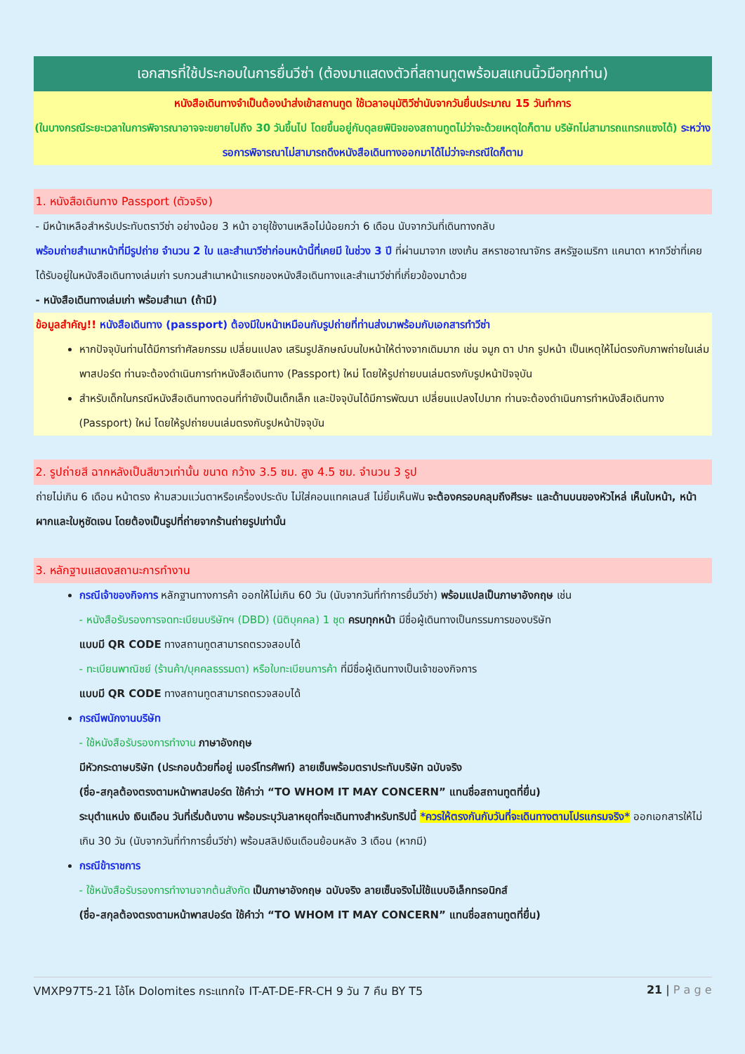เอกสารที่ใช้ประกอบในการยื่นวีซ่า (ต้องมาแสดงตัวที่สถานทูตพร้อมสแกนนิ้วมือทุกท่าน)
หนังสือเดินทางจำเป็นต้องนำส่งเข้าสถานทูต ใช้เวลาอนุมัติวีซ่านับจากวันยื่นประมาณ 15 วันทำการ
(ในบางกรณีระยะเวลาในการพิจารณาอาจจะขยายไปถึง 30 วันขึ้นไป โดยขึ้นอยู่กับดุลยพินิจของสถานทูตไม่ว่าจะด้วยเหตุใดก็ตาม บริษัทไม่สามารถแทรกแซงได้) ระหว่างรอการพิจารณาไม่สามารถดึงหนังสือเดินทางออกมาได้ไม่ว่าจะกรณีใดก็ตาม
1. หนังสือเดินทาง Passport (ตัวจริง)
- มีหน้าเหลือสำหรับประทับตราวีซ่า อย่างน้อย 3 หน้า อายุใช้งานเหลือไม่น้อยกว่า 6 เดือน นับจากวันที่เดินทางกลับ
พร้อมถ่ายสำเนาหน้าที่มีรูปถ่าย จำนวน 2 ใบ และสำเนาวีซ่าก่อนหน้านี้ที่เคยมี ในช่วง 3 ปี ที่ผ่านมาจาก เชงเก้น สหราชอาณาจักร สหรัฐอเมริกา แคนาดา หากวีซ่าที่เคยได้รับอยู่ในหนังสือเดินทางเล่มเก่า รบกวนสำเนาหน้าแรกของหนังสือเดินทางและสำเนาวีซ่าที่เกี่ยวข้องมาด้วย
- หนังสือเดินทางเล่มเก่า พร้อมสำเนา (ถ้ามี)
ข้อมูลสำคัญ!! หนังสือเดินทาง (passport) ต้องมีใบหน้าเหมือนกับรูปถ่ายที่ท่านส่งมาพร้อมกับเอกสารทำวีซ่า
หากปัจจุบันท่านได้มีการทำศัลยกรรม เปลี่ยนแปลง เสริมรูปลักษณ์บนใบหน้าให้ต่างจากเดิมมาก เช่น จมูก ตา ปาก รูปหน้า เป็นเหตุให้ไม่ตรงกับภาพถ่ายในเล่มพาสปอร์ต ท่านจะต้องดำเนินการทำหนังสือเดินทาง (Passport) ใหม่ โดยให้รูปถ่ายบนเล่มตรงกับรูปหน้าปัจจุบัน
สำหรับเด็กในกรณีหนังสือเดินทางตอนที่ทำยังเป็นเด็กเล็ก และปัจจุบันได้มีการพัฒนา เปลี่ยนแปลงไปมาก ท่านจะต้องดำเนินการทำหนังสือเดินทาง (Passport) ใหม่ โดยให้รูปถ่ายบนเล่มตรงกับรูปหน้าปัจจุบัน
2. รูปถ่ายสี ฉากหลังเป็นสีขาวเท่านั้น ขนาด กว้าง 3.5 ซม. สูง 4.5 ซม. จำนวน 3 รูป
ถ่ายไม่เกิน 6 เดือน หน้าตรง ห้ามสวมแว่นตาหรือเครื่องประดับ ไม่ใส่คอนแทคเลนส์ ไม่ยิ้มเห็นฟัน จะต้องครอบคลุมถึงศีรษะ และด้านบนของหัวไหล่ เห็นใบหน้า, หน้าผากและใบหูชัดเจน โดยต้องเป็นรูปที่ถ่ายจากร้านถ่ายรูปเท่านั้น
3. หลักฐานแสดงสถานะการทำงาน
กรณีเจ้าของกิจการ หลักฐานทางการค้า ออกให้ไม่เกิน 60 วัน (นับจากวันที่ทำการยื่นวีซ่า) พร้อมแปลเป็นภาษาอังกฤษ เช่น
- หนังสือรับรองการจดทะเบียนบริษัทฯ (DBD) (นิติบุคคล) 1 ชุด ครบทุกหน้า มีชื่อผู้เดินทางเป็นกรรมการของบริษัท
แบบมี QR CODE ทางสถานทูตสามารถตรวจสอบได้
- ทะเบียนพาณิชย์ (ร้านค้า/บุคคลธรรมดา) หรือใบทะเบียนการค้า ที่มีชื่อผู้เดินทางเป็นเจ้าของกิจการ
แบบมี QR CODE ทางสถานทูตสามารถตรวจสอบได้
กรณีพนักงานบริษัท
- ใช้หนังสือรับรองการทำงาน ภาษาอังกฤษ
มีหัวกระดาษบริษัท (ประกอบด้วยที่อยู่ เบอร์โทรศัพท์) ลายเซ็นพร้อมตราประทับบริษัท ฉบับจริง
(ชื่อ-สกุลต้องตรงตามหน้าพาสปอร์ต ใช้คำว่า “TO WHOM IT MAY CONCERN” แทนชื่อสถานทูตที่ยื่น)
ระบุตำแหน่ง เงินเดือน วันที่เริ่มต้นงาน พร้อมระบุวันลาหยุดที่จะเดินทางสำหรับทริปนี้ *ควรให้ตรงกันกับวันที่จะเดินทางตามโปรแกรมจริง* ออกเอกสารให้ไม่เกิน 30 วัน (นับจากวันที่ทำการยื่นวีซ่า) พร้อมสลิปเงินเดือนย้อนหลัง 3 เดือน (หากมี)
กรณีข้าราชการ
- ใช้หนังสือรับรองการทำงานจากต้นสังกัด เป็นภาษาอังกฤษ ฉบับจริง ลายเซ็นจริงไม่ใช้แบบอิเล็กทรอนิกส์
(ชื่อ-สกุลต้องตรงตามหน้าพาสปอร์ต ใช้คำว่า “TO WHOM IT MAY CONCERN” แทนชื่อสถานทูตที่ยื่น)
VMXP97T5-21 โอ้โห Dolomites กระแทกใจ IT-AT-DE-FR-CH 9 วัน 7 คืน BY T5 21 | P a g e